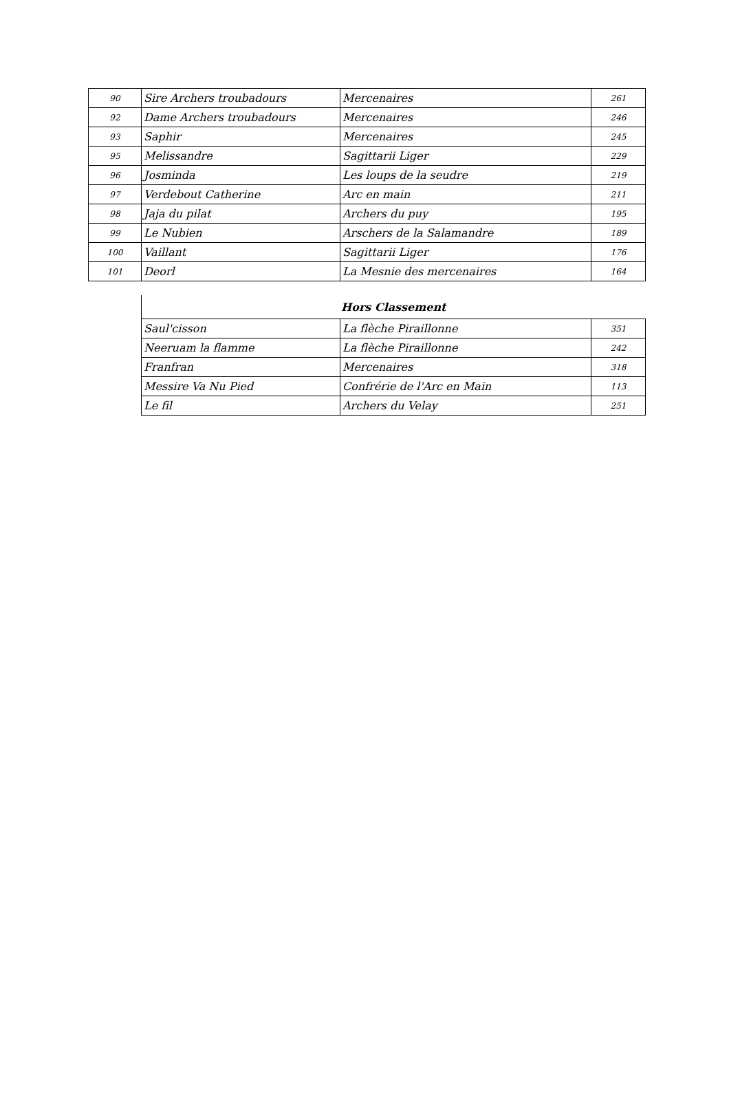| 90 | Sire Archers troubadours | Mercenaires | 261 |
| 92 | Dame Archers troubadours | Mercenaires | 246 |
| 93 | Saphir | Mercenaires | 245 |
| 95 | Melissandre | Sagittarii Liger | 229 |
| 96 | Josminda | Les loups de la seudre | 219 |
| 97 | Verdebout Catherine | Arc en main | 211 |
| 98 | Jaja du pilat | Archers du puy | 195 |
| 99 | Le Nubien | Arschers de la Salamandre | 189 |
| 100 | Vaillant | Sagittarii Liger | 176 |
| 101 | Deorl | La Mesnie des mercenaires | 164 |
| Hors Classement | | |
| Saul'cisson | La flèche Piraillonne | 351 |
| Neeruam la flamme | La flèche Piraillonne | 242 |
| Franfran | Mercenaires | 318 |
| Messire Va Nu Pied | Confrérie de l'Arc en Main | 113 |
| Le fil | Archers du Velay | 251 |